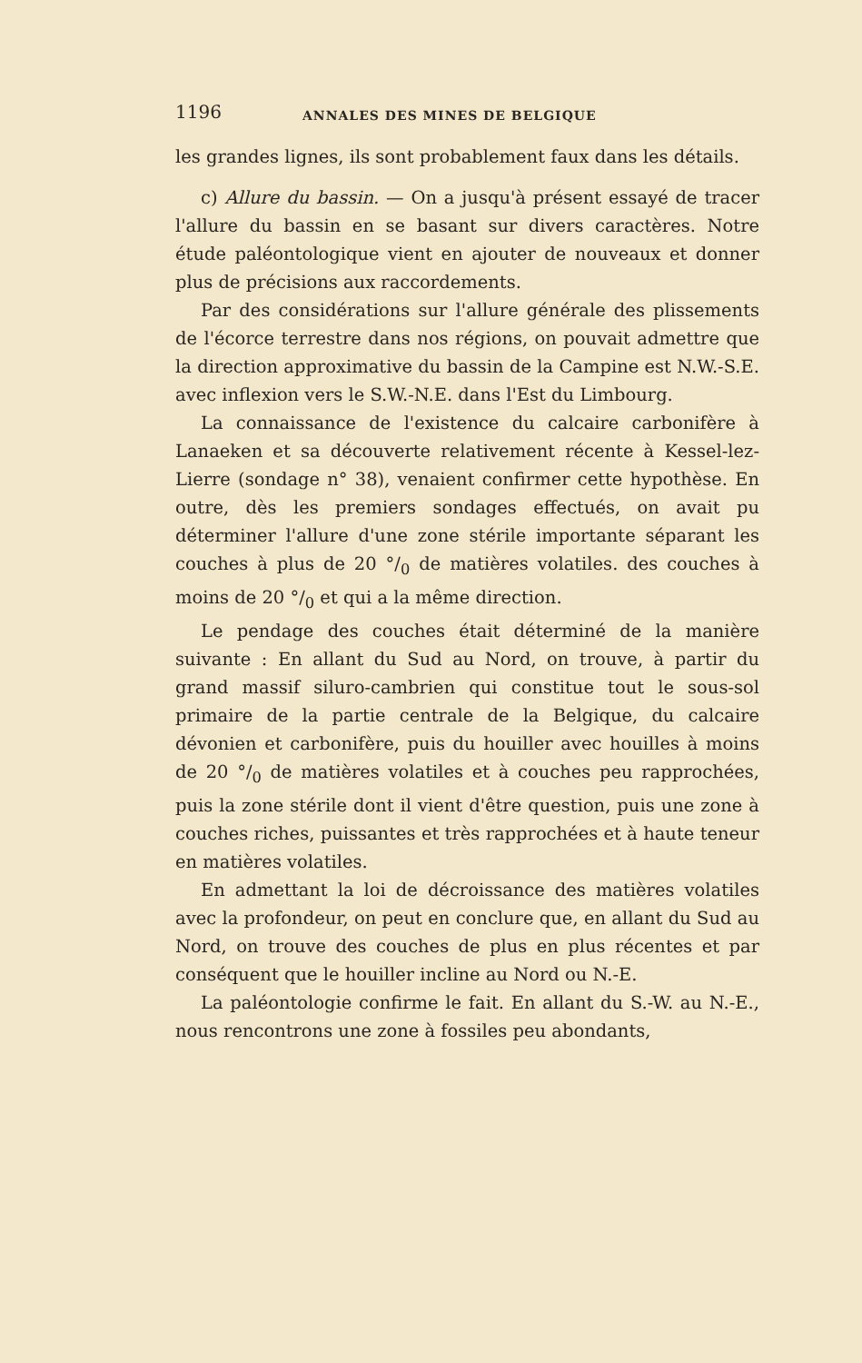1196 ANNALES DES MINES DE BELGIQUE
les grandes lignes, ils sont probablement faux dans les détails.
c) Allure du bassin. — On a jusqu'à présent essayé de tracer l'allure du bassin en se basant sur divers caractères. Notre étude paléontologique vient en ajouter de nouveaux et donner plus de précisions aux raccordements.
Par des considérations sur l'allure générale des plissements de l'écorce terrestre dans nos régions, on pouvait admettre que la direction approximative du bassin de la Campine est N.W.-S.E. avec inflexion vers le S.W.-N.E. dans l'Est du Limbourg.
La connaissance de l'existence du calcaire carbonifère à Lanaeken et sa découverte relativement récente à Kessel-lez-Lierre (sondage n° 38), venaient confirmer cette hypothèse. En outre, dès les premiers sondages effectués, on avait pu déterminer l'allure d'une zone stérile importante séparant les couches à plus de 20 °/<sub>0</sub> de matières volatiles. des couches à moins de 20 °/<sub>0</sub> et qui a la même direction.
Le pendage des couches était déterminé de la manière suivante : En allant du Sud au Nord, on trouve, à partir du grand massif siluro-cambrien qui constitue tout le sous-sol primaire de la partie centrale de la Belgique, du calcaire dévonien et carbonifère, puis du houiller avec houilles à moins de 20 °/<sub>0</sub> de matières volatiles et à couches peu rapprochées, puis la zone stérile dont il vient d'être question, puis une zone à couches riches, puissantes et très rapprochées et à haute teneur en matières volatiles.
En admettant la loi de décroissance des matières volatiles avec la profondeur, on peut en conclure que, en allant du Sud au Nord, on trouve des couches de plus en plus récentes et par conséquent que le houiller incline au Nord ou N.-E.
La paléontologie confirme le fait. En allant du S.-W. au N.-E., nous rencontrons une zone à fossiles peu abondants,